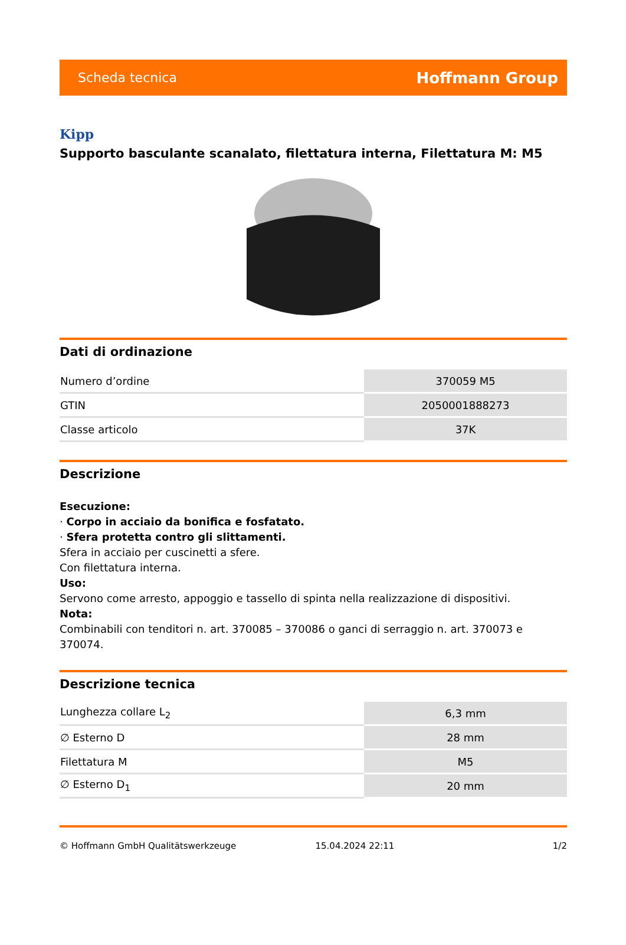Scheda tecnica Hoffmann Group
Kipp
Supporto basculante scanalato, filettatura interna, Filettatura M: M5
Dati di ordinazione
| Numero d’ordine | 370059 M5 |
| GTIN | 2050001888273 |
| Classe articolo | 37K |
Descrizione
Esecuzione:
· Corpo in acciaio da bonifica e fosfatato.
· Sfera protetta contro gli slittamenti.
Sfera in acciaio per cuscinetti a sfere.
Con filettatura interna.
Uso:
Servono come arresto, appoggio e tassello di spinta nella realizzazione di dispositivi.
Nota:
Combinabili con tenditori n. art. 370085 – 370086 o ganci di serraggio n. art. 370073 e 370074.
Descrizione tecnica
| Lunghezza collare L<sub>2</sub> | 6,3 mm |
| ∅ Esterno D | 28 mm |
| Filettatura M | M5 |
| ∅ Esterno D<sub>1</sub> | 20 mm |
© Hoffmann GmbH Qualitätswerkzeuge 15.04.2024 22:11 1/2